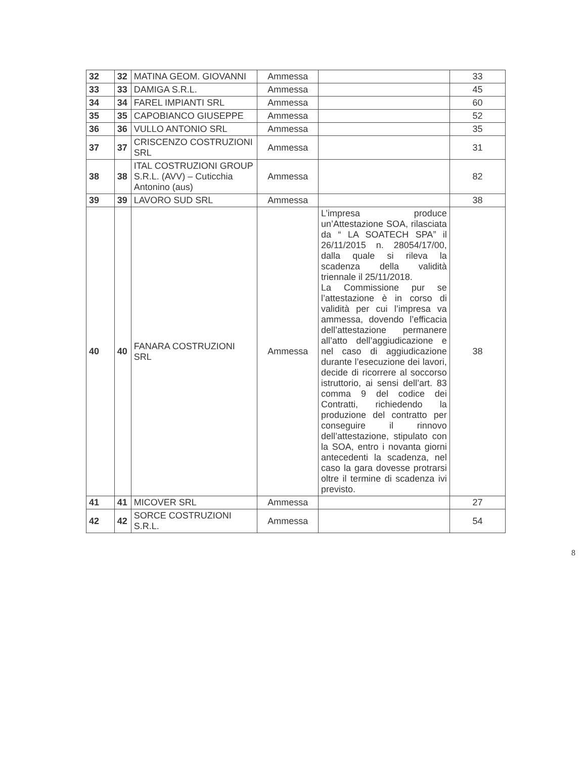| 32 | 32 | MATINA GEOM. GIOVANNI | Ammessa | | 33 |
| 33 | 33 | DAMIGA S.R.L. | Ammessa | | 45 |
| 34 | 34 | FAREL IMPIANTI SRL | Ammessa | | 60 |
| 35 | 35 | CAPOBIANCO GIUSEPPE | Ammessa | | 52 |
| 36 | 36 | VULLO ANTONIO SRL | Ammessa | | 35 |
| 37 | 37 | CRISCENZO COSTRUZIONI SRL | Ammessa | | 31 |
| 38 | 38 | ITAL COSTRUZIONI GROUP S.R.L. (AVV) – Cuticchia Antonino (aus) | Ammessa | | 82 |
| 39 | 39 | LAVORO SUD SRL | Ammessa | | 38 |
| 40 | 40 | FANARA COSTRUZIONI SRL | Ammessa | L’impresa produce un’Attestazione SOA, rilasciata da “ LA SOATECH SPA” il 26/11/2015 n. 28054/17/00, dalla quale si rileva la scadenza della validità triennale il 25/11/2018. La Commissione pur se l’attestazione è in corso di validità per cui l’impresa va ammessa, dovendo l’efficacia dell’attestazione permanere all’atto dell’aggiudicazione e nel caso di aggiudicazione durante l’esecuzione dei lavori, decide di ricorrere al soccorso istruttorio, ai sensi dell’art. 83 comma 9 del codice dei Contratti, richiedendo la produzione del contratto per conseguire il rinnovo dell’attestazione, stipulato con la SOA, entro i novanta giorni antecedenti la scadenza, nel caso la gara dovesse protrarsi oltre il termine di scadenza ivi previsto. | 38 |
| 41 | 41 | MICOVER SRL | Ammessa | | 27 |
| 42 | 42 | SORCE COSTRUZIONI S.R.L. | Ammessa | | 54 |
8